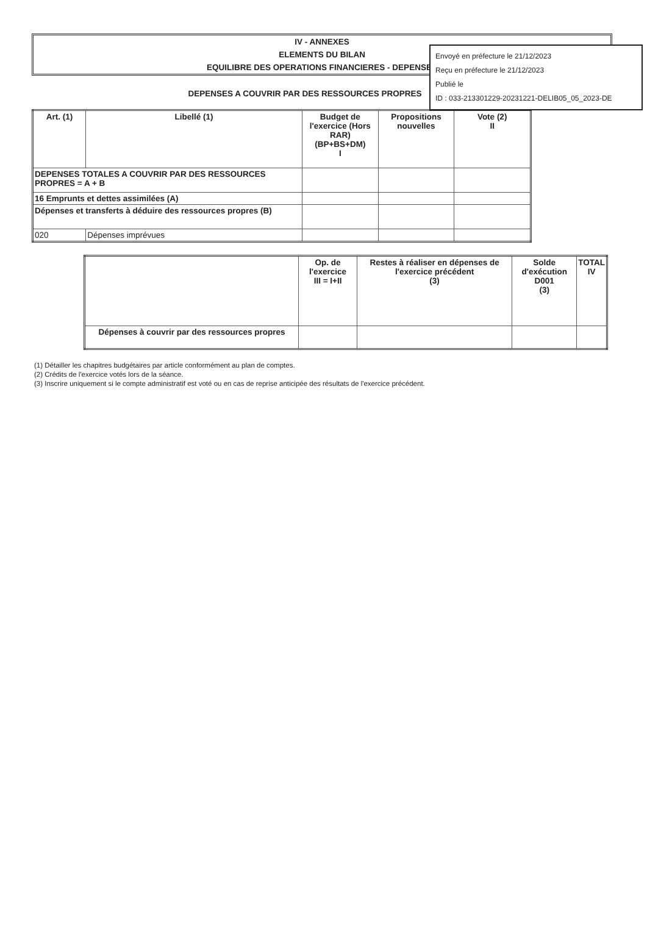Envoyé en préfecture le 21/12/2023
Reçu en préfecture le 21/12/2023
Publié le
ID : 033-213301229-20231221-DELIB05_05_2023-DE
IV - ANNEXES
ELEMENTS DU BILAN
EQUILIBRE DES OPERATIONS FINANCIERES - DEPENSES
DEPENSES A COUVRIR PAR DES RESSOURCES PROPRES
| Art. (1) | Libellé (1) | Budget de l'exercice (Hors RAR) (BP+BS+DM) I | Propositions nouvelles | Vote (2) II |
| --- | --- | --- | --- | --- |
| DEPENSES TOTALES A COUVRIR PAR DES RESSOURCES PROPRES = A + B | | | | |
| 16 Emprunts et dettes assimilées (A) | | | | |
| Dépenses et transferts à déduire des ressources propres (B) | | | | |
| 020 | Dépenses imprévues | | | |
| | Op. de l'exercice III = I+II | Restes à réaliser en dépenses de l'exercice précédent (3) | Solde d'exécution D001 (3) | TOTAL IV |
| Dépenses à couvrir par des ressources propres | | | | |
(1) Détailler les chapitres budgétaires par article conformément au plan de comptes.
(2) Crédits de l'exercice votés lors de la séance.
(3) Inscrire uniquement si le compte administratif est voté ou en cas de reprise anticipée des résultats de l'exercice précédent.